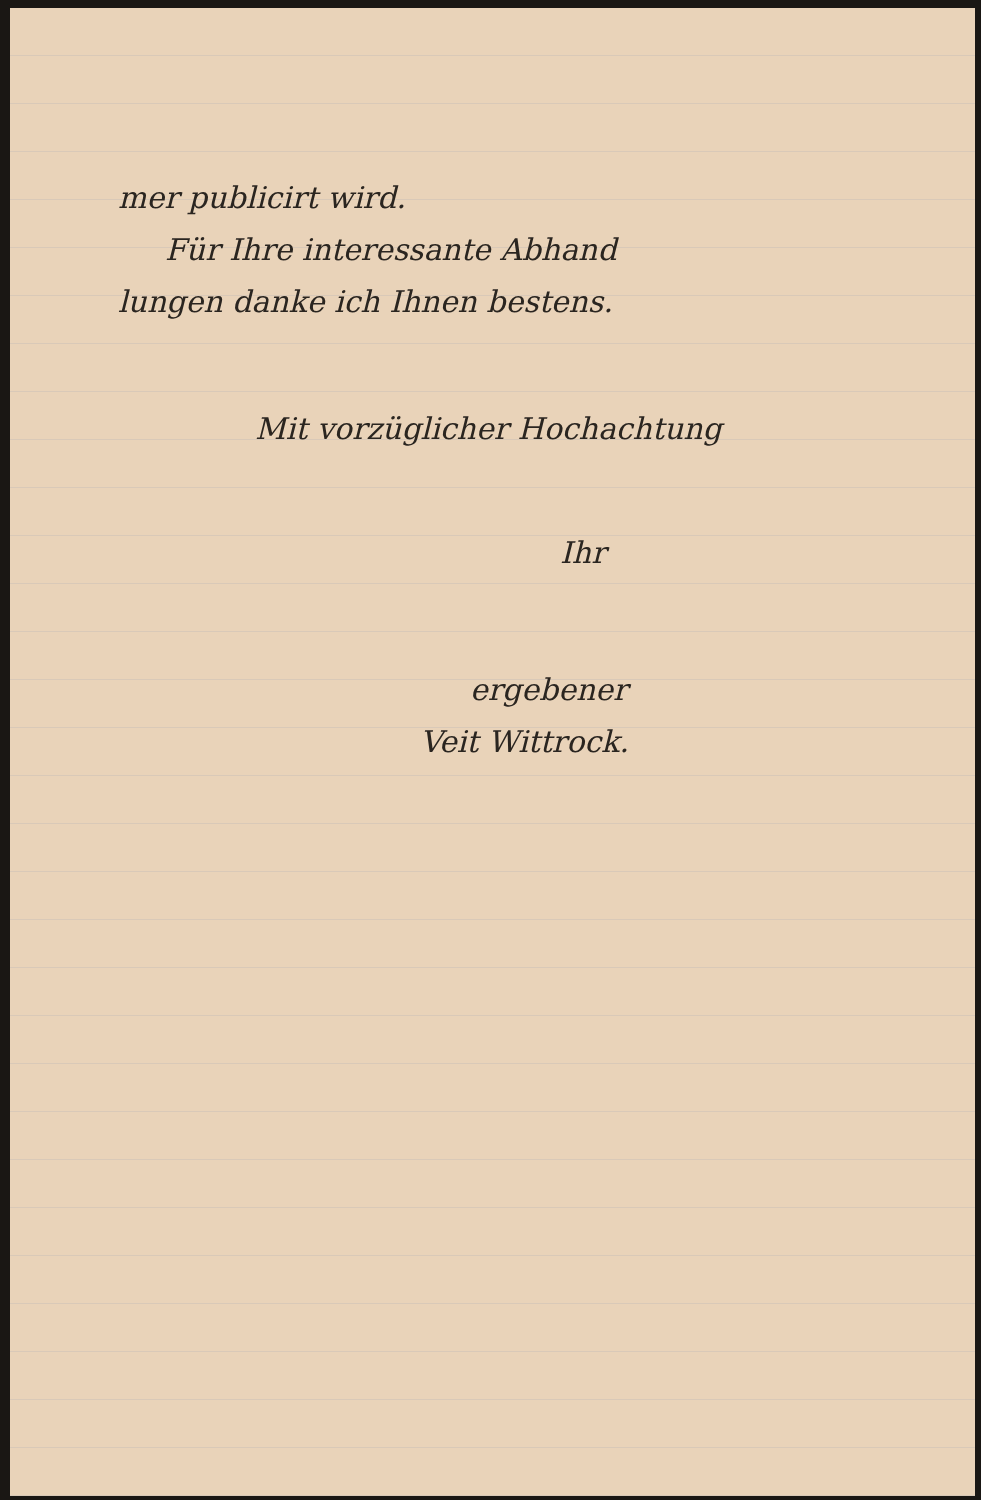mer publicirt wird.
Für Ihre interessante Abhand
lungen danke ich Ihnen bestens.
Mit vorzüglicher Hochachtung
Ihr
ergebener
Veit Wittrock.